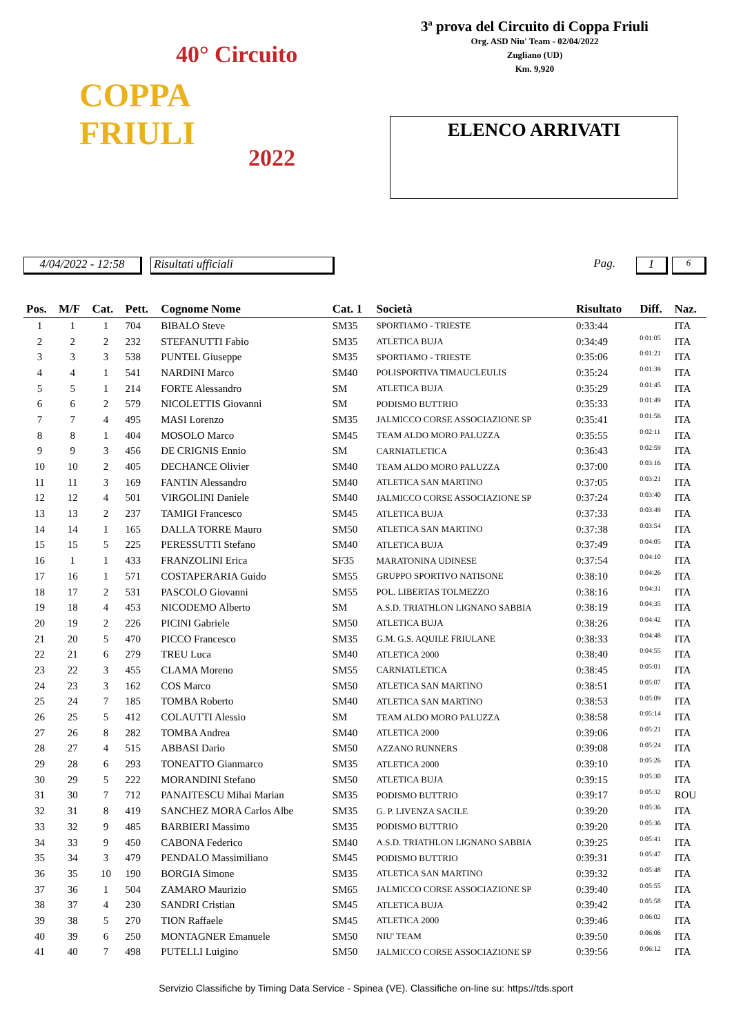40° Circuito
COPPA FRIULI
2022
3ª prova del Circuito di Coppa Friuli
Org. ASD Niu' Team - 02/04/2022
Zugliano (UD)
Km. 9,920
ELENCO ARRIVATI
4/04/2022 - 12:58 Risultati ufficiali Pag. 1 6
| Pos. | M/F | Cat. | Pett. | Cognome Nome | Cat. 1 | Società | Risultato | Diff. | Naz. |
| --- | --- | --- | --- | --- | --- | --- | --- | --- | --- |
| 1 | 1 | 1 | 704 | BIBALO Steve | SM35 | SPORTIAMO - TRIESTE | 0:33:44 | | ITA |
| 2 | 2 | 2 | 232 | STEFANUTTI Fabio | SM35 | ATLETICA BUJA | 0:34:49 | 0:01:05 | ITA |
| 3 | 3 | 3 | 538 | PUNTEL Giuseppe | SM35 | SPORTIAMO - TRIESTE | 0:35:06 | 0:01:21 | ITA |
| 4 | 4 | 1 | 541 | NARDINI Marco | SM40 | POLISPORTIVA TIMAUCLEULIS | 0:35:24 | 0:01:39 | ITA |
| 5 | 5 | 1 | 214 | FORTE Alessandro | SM | ATLETICA BUJA | 0:35:29 | 0:01:45 | ITA |
| 6 | 6 | 2 | 579 | NICOLETTIS Giovanni | SM | PODISMO BUTTRIO | 0:35:33 | 0:01:49 | ITA |
| 7 | 7 | 4 | 495 | MASI Lorenzo | SM35 | JALMICCO CORSE ASSOCIAZIONE SP | 0:35:41 | 0:01:56 | ITA |
| 8 | 8 | 1 | 404 | MOSOLO Marco | SM45 | TEAM ALDO MORO PALUZZA | 0:35:55 | 0:02:11 | ITA |
| 9 | 9 | 3 | 456 | DE CRIGNIS Ennio | SM | CARNIATLETICA | 0:36:43 | 0:02:59 | ITA |
| 10 | 10 | 2 | 405 | DECHANCE Olivier | SM40 | TEAM ALDO MORO PALUZZA | 0:37:00 | 0:03:16 | ITA |
| 11 | 11 | 3 | 169 | FANTIN Alessandro | SM40 | ATLETICA SAN MARTINO | 0:37:05 | 0:03:21 | ITA |
| 12 | 12 | 4 | 501 | VIRGOLINI Daniele | SM40 | JALMICCO CORSE ASSOCIAZIONE SP | 0:37:24 | 0:03:40 | ITA |
| 13 | 13 | 2 | 237 | TAMIGI Francesco | SM45 | ATLETICA BUJA | 0:37:33 | 0:03:49 | ITA |
| 14 | 14 | 1 | 165 | DALLA TORRE Mauro | SM50 | ATLETICA SAN MARTINO | 0:37:38 | 0:03:54 | ITA |
| 15 | 15 | 5 | 225 | PERESSUTTI Stefano | SM40 | ATLETICA BUJA | 0:37:49 | 0:04:05 | ITA |
| 16 | 1 | 1 | 433 | FRANZOLINI Erica | SF35 | MARATONINA UDINESE | 0:37:54 | 0:04:10 | ITA |
| 17 | 16 | 1 | 571 | COSTAPERARIA Guido | SM55 | GRUPPO SPORTIVO NATISONE | 0:38:10 | 0:04:26 | ITA |
| 18 | 17 | 2 | 531 | PASCOLO Giovanni | SM55 | POL. LIBERTAS TOLMEZZO | 0:38:16 | 0:04:31 | ITA |
| 19 | 18 | 4 | 453 | NICODEMO Alberto | SM | A.S.D. TRIATHLON LIGNANO SABBIA | 0:38:19 | 0:04:35 | ITA |
| 20 | 19 | 2 | 226 | PICINI Gabriele | SM50 | ATLETICA BUJA | 0:38:26 | 0:04:42 | ITA |
| 21 | 20 | 5 | 470 | PICCO Francesco | SM35 | G.M. G.S. AQUILE FRIULANE | 0:38:33 | 0:04:48 | ITA |
| 22 | 21 | 6 | 279 | TREU Luca | SM40 | ATLETICA 2000 | 0:38:40 | 0:04:55 | ITA |
| 23 | 22 | 3 | 455 | CLAMA Moreno | SM55 | CARNIATLETICA | 0:38:45 | 0:05:01 | ITA |
| 24 | 23 | 3 | 162 | COS Marco | SM50 | ATLETICA SAN MARTINO | 0:38:51 | 0:05:07 | ITA |
| 25 | 24 | 7 | 185 | TOMBA Roberto | SM40 | ATLETICA SAN MARTINO | 0:38:53 | 0:05:09 | ITA |
| 26 | 25 | 5 | 412 | COLAUTTI Alessio | SM | TEAM ALDO MORO PALUZZA | 0:38:58 | 0:05:14 | ITA |
| 27 | 26 | 8 | 282 | TOMBA Andrea | SM40 | ATLETICA 2000 | 0:39:06 | 0:05:21 | ITA |
| 28 | 27 | 4 | 515 | ABBASI Dario | SM50 | AZZANO RUNNERS | 0:39:08 | 0:05:24 | ITA |
| 29 | 28 | 6 | 293 | TONEATTO Gianmarco | SM35 | ATLETICA 2000 | 0:39:10 | 0:05:26 | ITA |
| 30 | 29 | 5 | 222 | MORANDINI Stefano | SM50 | ATLETICA BUJA | 0:39:15 | 0:05:30 | ITA |
| 31 | 30 | 7 | 712 | PANAITESCU Mihai Marian | SM35 | PODISMO BUTTRIO | 0:39:17 | 0:05:32 | ROU |
| 32 | 31 | 8 | 419 | SANCHEZ MORA Carlos Albe | SM35 | G. P. LIVENZA SACILE | 0:39:20 | 0:05:36 | ITA |
| 33 | 32 | 9 | 485 | BARBIERI Massimo | SM35 | PODISMO BUTTRIO | 0:39:20 | 0:05:36 | ITA |
| 34 | 33 | 9 | 450 | CABONA Federico | SM40 | A.S.D. TRIATHLON LIGNANO SABBIA | 0:39:25 | 0:05:41 | ITA |
| 35 | 34 | 3 | 479 | PENDALO Massimiliano | SM45 | PODISMO BUTTRIO | 0:39:31 | 0:05:47 | ITA |
| 36 | 35 | 10 | 190 | BORGIA Simone | SM35 | ATLETICA SAN MARTINO | 0:39:32 | 0:05:48 | ITA |
| 37 | 36 | 1 | 504 | ZAMARO Maurizio | SM65 | JALMICCO CORSE ASSOCIAZIONE SP | 0:39:40 | 0:05:55 | ITA |
| 38 | 37 | 4 | 230 | SANDRI Cristian | SM45 | ATLETICA BUJA | 0:39:42 | 0:05:58 | ITA |
| 39 | 38 | 5 | 270 | TION Raffaele | SM45 | ATLETICA 2000 | 0:39:46 | 0:06:02 | ITA |
| 40 | 39 | 6 | 250 | MONTAGNER Emanuele | SM50 | NIU' TEAM | 0:39:50 | 0:06:06 | ITA |
| 41 | 40 | 7 | 498 | PUTELLI Luigino | SM50 | JALMICCO CORSE ASSOCIAZIONE SP | 0:39:56 | 0:06:12 | ITA |
Servizio Classifiche by Timing Data Service - Spinea (VE). Classifiche on-line su: https://tds.sport